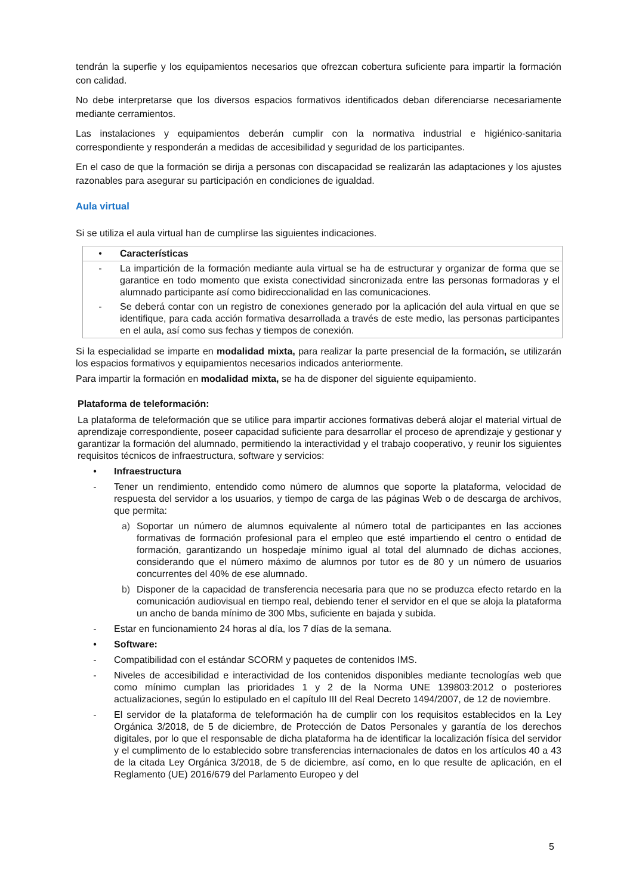tendrán la superfie y los equipamientos necesarios que ofrezcan cobertura suficiente para impartir la formación con calidad.
No debe interpretarse que los diversos espacios formativos identificados deban diferenciarse necesariamente mediante cerramientos.
Las instalaciones y equipamientos deberán cumplir con la normativa industrial e higiénico-sanitaria correspondiente y responderán a medidas de accesibilidad y seguridad de los participantes.
En el caso de que la formación se dirija a personas con discapacidad se realizarán las adaptaciones y los ajustes razonables para asegurar su participación en condiciones de igualdad.
Aula virtual
Si se utiliza el aula virtual han de cumplirse las siguientes indicaciones.
| • | Características |
| - | La impartición de la formación mediante aula virtual se ha de estructurar y organizar de forma que se garantice en todo momento que exista conectividad sincronizada entre las personas formadoras y el alumnado participante así como bidireccionalidad en las comunicaciones. |
| - | Se deberá contar con un registro de conexiones generado por la aplicación del aula virtual en que se identifique, para cada acción formativa desarrollada a través de este medio, las personas participantes en el aula, así como sus fechas y tiempos de conexión. |
Si la especialidad se imparte en modalidad mixta, para realizar la parte presencial de la formación, se utilizarán los espacios formativos y equipamientos necesarios indicados anteriormente.
Para impartir la formación en modalidad mixta, se ha de disponer del siguiente equipamiento.
Plataforma de teleformación:
La plataforma de teleformación que se utilice para impartir acciones formativas deberá alojar el material virtual de aprendizaje correspondiente, poseer capacidad suficiente para desarrollar el proceso de aprendizaje y gestionar y garantizar la formación del alumnado, permitiendo la interactividad y el trabajo cooperativo, y reunir los siguientes requisitos técnicos de infraestructura, software y servicios:
• Infraestructura
- Tener un rendimiento, entendido como número de alumnos que soporte la plataforma, velocidad de respuesta del servidor a los usuarios, y tiempo de carga de las páginas Web o de descarga de archivos, que permita:
a) Soportar un número de alumnos equivalente al número total de participantes en las acciones formativas de formación profesional para el empleo que esté impartiendo el centro o entidad de formación, garantizando un hospedaje mínimo igual al total del alumnado de dichas acciones, considerando que el número máximo de alumnos por tutor es de 80 y un número de usuarios concurrentes del 40% de ese alumnado.
b) Disponer de la capacidad de transferencia necesaria para que no se produzca efecto retardo en la comunicación audiovisual en tiempo real, debiendo tener el servidor en el que se aloja la plataforma un ancho de banda mínimo de 300 Mbs, suficiente en bajada y subida.
- Estar en funcionamiento 24 horas al día, los 7 días de la semana.
• Software:
- Compatibilidad con el estándar SCORM y paquetes de contenidos IMS.
- Niveles de accesibilidad e interactividad de los contenidos disponibles mediante tecnologías web que como mínimo cumplan las prioridades 1 y 2 de la Norma UNE 139803:2012 o posteriores actualizaciones, según lo estipulado en el capítulo III del Real Decreto 1494/2007, de 12 de noviembre.
- El servidor de la plataforma de teleformación ha de cumplir con los requisitos establecidos en la Ley Orgánica 3/2018, de 5 de diciembre, de Protección de Datos Personales y garantía de los derechos digitales, por lo que el responsable de dicha plataforma ha de identificar la localización física del servidor y el cumplimento de lo establecido sobre transferencias internacionales de datos en los artículos 40 a 43 de la citada Ley Orgánica 3/2018, de 5 de diciembre, así como, en lo que resulte de aplicación, en el Reglamento (UE) 2016/679 del Parlamento Europeo y del
5